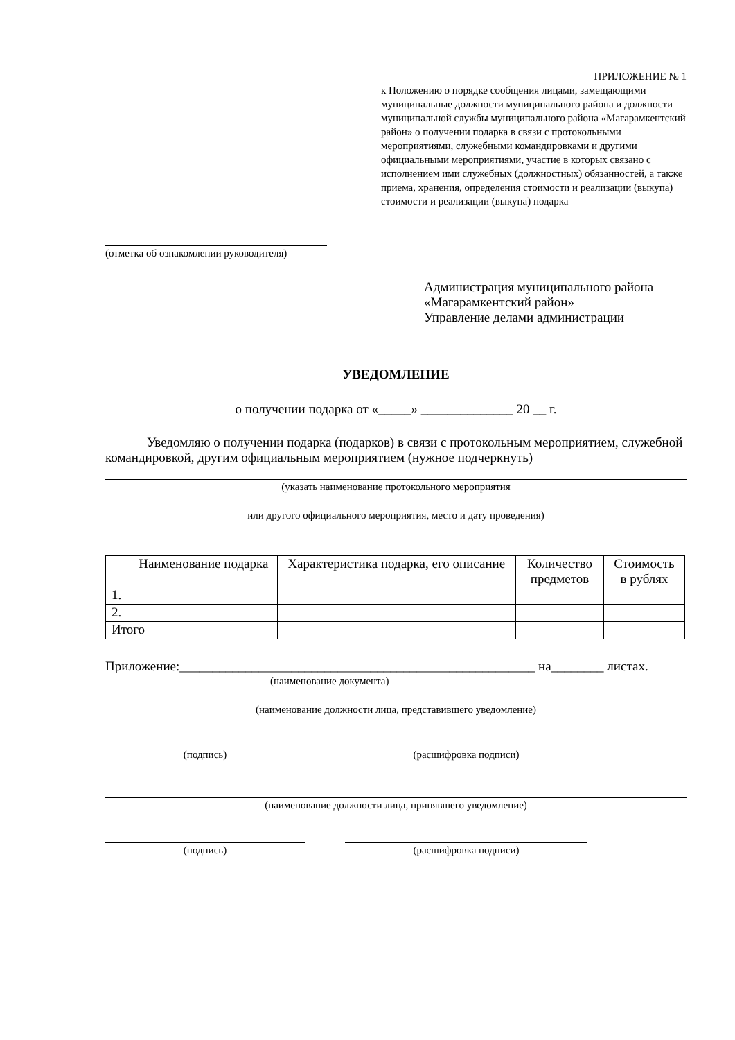ПРИЛОЖЕНИЕ № 1
к Положению о порядке сообщения лицами, замещающими муниципальные должности муниципального района и должности муниципальной службы муниципального района «Магарамкентский район» о получении подарка в связи с протокольными мероприятиями, служебными командировками и другими официальными мероприятиями, участие в которых связано с исполнением ими служебных (должностных) обязанностей, а также приема, хранения, определения стоимости и реализации (выкупа) стоимости и реализации (выкупа) подарка
(отметка об ознакомлении руководителя)
Администрация муниципального района
«Магарамкентский район»
Управление делами администрации
УВЕДОМЛЕНИЕ
о получении подарка от «_____» ______________ 20 __ г.
Уведомляю о получении подарка (подарков) в связи с протокольным мероприятием, служебной командировкой, другим официальным мероприятием (нужное подчеркнуть)
(указать наименование протокольного мероприятия
или другого официального мероприятия, место и дату проведения)
| | Наименование подарка | Характеристика подарка, его описание | Количество предметов | Стоимость в рублях |
| 1. | | | | |
| 2. | | | | |
| Итого | | | | |
Приложение:______________________________________________________ на________ листах.
(наименование документа)
(наименование должности лица, представившего уведомление)
(подпись) (расшифровка подписи)
(наименование должности лица, принявшего уведомление)
(подпись) (расшифровка подписи)